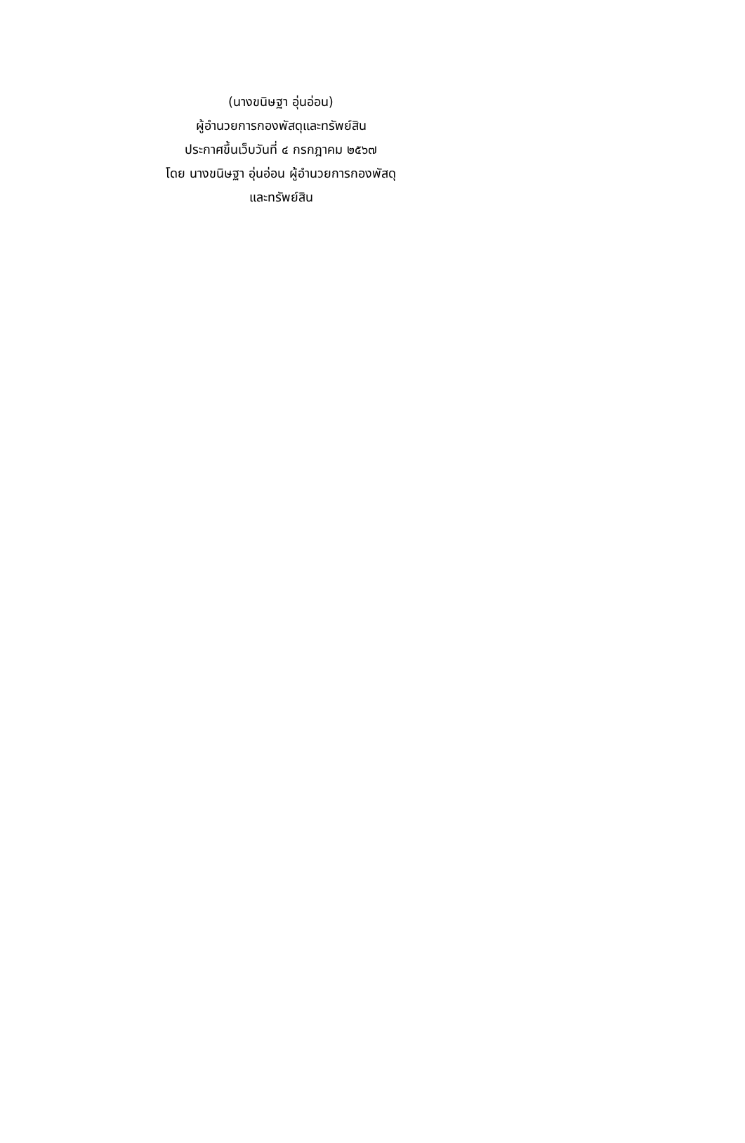(นางขนิษฐา อุ่นอ่อน)
ผู้อำนวยการกองพัสดุและทรัพย์สิน
ประกาศขึ้นเว็บวันที่ ๔ กรกฎาคม ๒๕๖๗
โดย นางขนิษฐา อุ่นอ่อน ผู้อำนวยการกองพัสดุ
และทรัพย์สิน